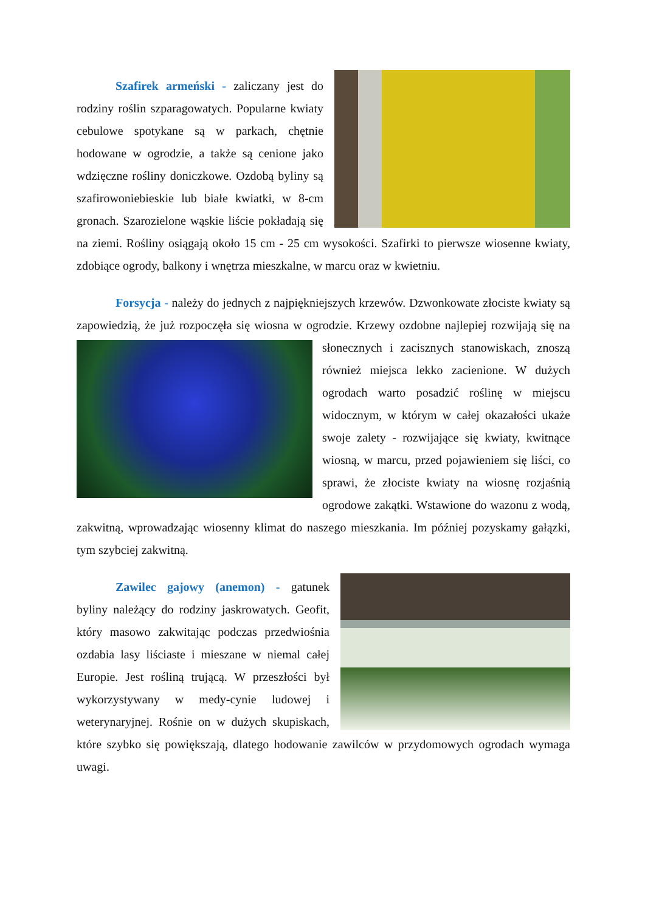Szafirek armeński - zaliczany jest do rodziny roślin szparagowatych. Popularne kwiaty cebulowe spotykane są w parkach, chętnie hodowane w ogrodzie, a także są cenione jako wdzięczne rośliny doniczkowe. Ozdobą byliny są szafirowoniebieskie lub białe kwiatki, w 8-cm gronach. Szarozielone wąskie liście pokładają się na ziemi. Rośliny osiągają około 15 cm - 25 cm wysokości. Szafirki to pierwsze wiosenne kwiaty, zdobiące ogrody, balkony i wnętrza mieszkalne, w marcu oraz w kwietniu.
Forsycja - należy do jednych z najpiękniejszych krzewów. Dzwonkowate złociste kwiaty są zapowiedzią, że już rozpoczęła się wiosna w ogrodzie. Krzewy ozdobne najlepiej rozwijają się na słonecznych i zacisznych stanowiskach, znoszą również miejsca lekko zacienione. W dużych ogrodach warto posadzić roślinę w miejscu widocznym, w którym w całej okazałości ukaże swoje zalety - rozwijające się kwiaty, kwitnące wiosną, w marcu, przed pojawieniem się liści, co sprawi, że złociste kwiaty na wiosnę rozjaśnią ogrodowe zakątki. Wstawione do wazonu z wodą, zakwitną, wprowadzając wiosenny klimat do naszego mieszkania. Im później pozyskamy gałązki, tym szybciej zakwitną.
Zawilec gajowy (anemon) - gatunek byliny należący do rodziny jaskrowatych. Geofit, który masowo zakwitając podczas przedwiośnia ozdabia lasy liściaste i mieszane w niemal całej Europie. Jest rośliną trującą. W przeszłości był wykorzystywany w medy-cynie ludowej i weterynaryjnej. Rośnie on w dużych skupiskach, które szybko się powiększają, dlatego hodowanie zawilców w przydomowych ogrodach wymaga uwagi.